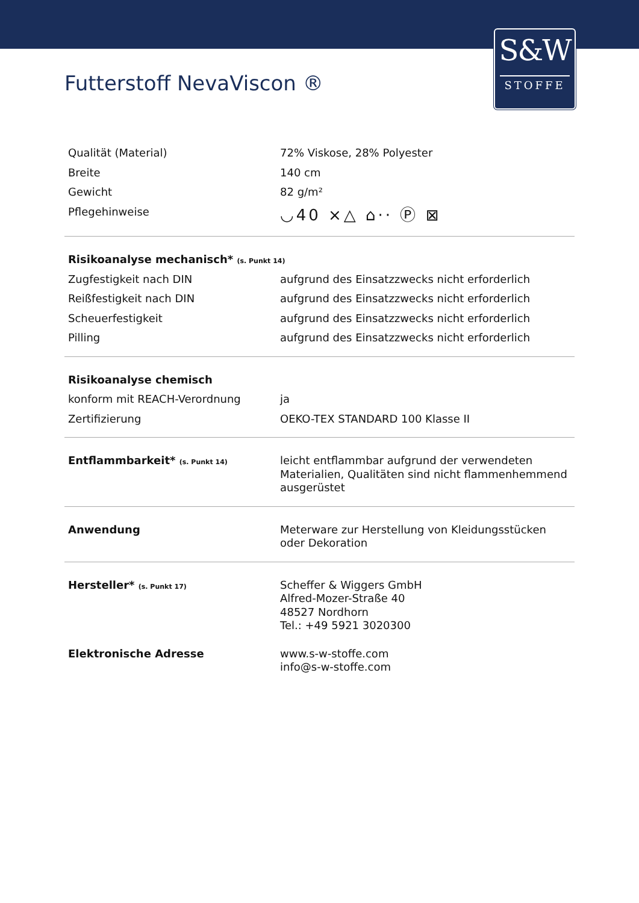S&W
STOFFE
Futterstoff NevaViscon ®
| Qualität (Material) | 72% Viskose, 28% Polyester |
| Breite | 140 cm |
| Gewicht | 82 g/m² |
| Pflegehinweise | ◡40 ⨯△ ⌂·· Ⓟ ⊠ |
| Risikoanalyse mechanisch* (s. Punkt 14) | |
| Zugfestigkeit nach DIN | aufgrund des Einsatzzwecks nicht erforderlich |
| Reißfestigkeit nach DIN | aufgrund des Einsatzzwecks nicht erforderlich |
| Scheuerfestigkeit | aufgrund des Einsatzzwecks nicht erforderlich |
| Pilling | aufgrund des Einsatzzwecks nicht erforderlich |
| Risikoanalyse chemisch | |
| konform mit REACH-Verordnung | ja |
| Zertifizierung | OEKO-TEX STANDARD 100 Klasse II |
| Entflammbarkeit* (s. Punkt 14) | leicht entflammbar aufgrund der verwendeten Materialien, Qualitäten sind nicht flammenhemmend ausgerüstet |
| Anwendung | Meterware zur Herstellung von Kleidungsstücken oder Dekoration |
| Hersteller* (s. Punkt 17) | Scheffer & Wiggers GmbH Alfred-Mozer-Straße 40 48527 Nordhorn Tel.: +49 5921 3020300 |
| Elektronische Adresse | www.s-w-stoffe.com info@s-w-stoffe.com |